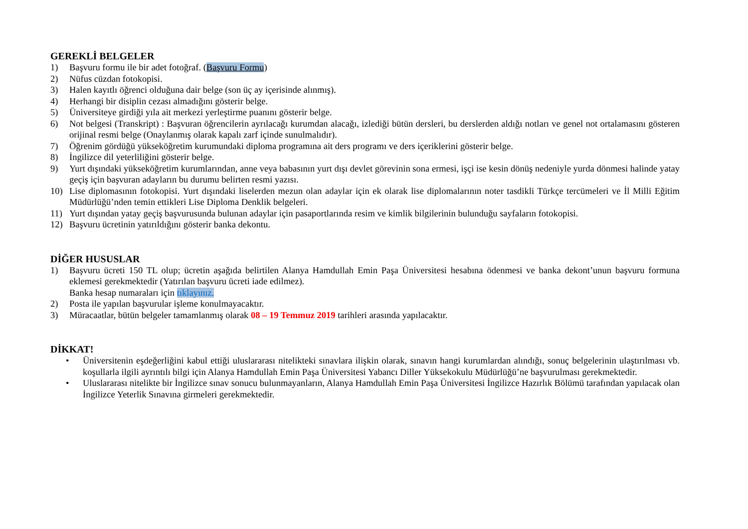GEREKLİ BELGELER
1) Başvuru formu ile bir adet fotoğraf. (Başvuru Formu)
2) Nüfus cüzdan fotokopisi.
3) Halen kayıtlı öğrenci olduğuna dair belge (son üç ay içerisinde alınmış).
4) Herhangi bir disiplin cezası almadığını gösterir belge.
5) Üniversiteye girdiği yıla ait merkezi yerleştirme puanını gösterir belge.
6) Not belgesi (Transkript) : Başvuran öğrencilerin ayrılacağı kurumdan alacağı, izlediği bütün dersleri, bu derslerden aldığı notları ve genel not ortalamasını gösteren orijinal resmi belge (Onaylanmış olarak kapalı zarf içinde sunulmalıdır).
7) Öğrenim gördüğü yükseköğretim kurumundaki diploma programına ait ders programı ve ders içeriklerini gösterir belge.
8) İngilizce dil yeterliliğini gösterir belge.
9) Yurt dışındaki yükseköğretim kurumlarından, anne veya babasının yurt dışı devlet görevinin sona ermesi, işçi ise kesin dönüş nedeniyle yurda dönmesi halinde yatay geçiş için başvuran adayların bu durumu belirten resmi yazısı.
10) Lise diplomasının fotokopisi. Yurt dışındaki liselerden mezun olan adaylar için ek olarak lise diplomalarının noter tasdikli Türkçe tercümeleri ve İl Milli Eğitim Müdürlüğü’nden temin ettikleri Lise Diploma Denklik belgeleri.
11) Yurt dışından yatay geçiş başvurusunda bulunan adaylar için pasaportlarında resim ve kimlik bilgilerinin bulunduğu sayfaların fotokopisi.
12) Başvuru ücretinin yatırıldığını gösterir banka dekontu.
DİĞER HUSUSLAR
1) Başvuru ücreti 150 TL olup; ücretin aşağıda belirtilen Alanya Hamdullah Emin Paşa Üniversitesi hesabına ödenmesi ve banka dekont’unun başvuru formuna eklemesi gerekmektedir (Yatırılan başvuru ücreti iade edilmez).
Banka hesap numaraları için tıklayınız.
2) Posta ile yapılan başvurular işleme konulmayacaktır.
3) Müracaatlar, bütün belgeler tamamlanmış olarak 08 – 19 Temmuz 2019 tarihleri arasında yapılacaktır.
DİKKAT!
• Üniversitenin eşdeğerliğini kabul ettiği uluslararası nitelikteki sınavlara ilişkin olarak, sınavın hangi kurumlardan alındığı, sonuç belgelerinin ulaştırılması vb. koşullarla ilgili ayrıntılı bilgi için Alanya Hamdullah Emin Paşa Üniversitesi Yabancı Diller Yüksekokulu Müdürlüğü’ne başvurulması gerekmektedir.
• Uluslararası nitelikte bir İngilizce sınav sonucu bulunmayanların, Alanya Hamdullah Emin Paşa Üniversitesi İngilizce Hazırlık Bölümü tarafından yapılacak olan İngilizce Yeterlik Sınavına girmeleri gerekmektedir.